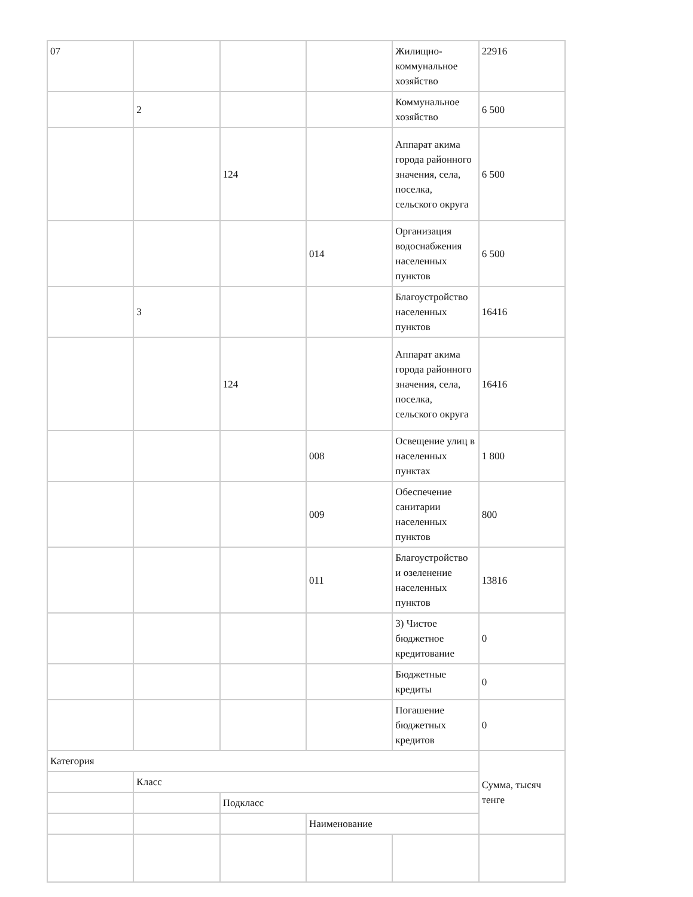| 07 | | | | Жилищно-коммунальное хозяйство | 22916 |
| | 2 | | | Коммунальное хозяйство | 6 500 |
| | | 124 | | Аппарат акима города районного значения, села, поселка, сельского округа | 6 500 |
| | | | 014 | Организация водоснабжения населенных пунктов | 6 500 |
| | 3 | | | Благоустройство населенных пунктов | 16416 |
| | | 124 | | Аппарат акима города районного значения, села, поселка, сельского округа | 16416 |
| | | | 008 | Освещение улиц в населенных пунктах | 1 800 |
| | | | 009 | Обеспечение санитарии населенных пунктов | 800 |
| | | | 011 | Благоустройство и озеленение населенных пунктов | 13816 |
| | | | | 3) Чистое бюджетное кредитование | 0 |
| | | | | Бюджетные кредиты | 0 |
| | | | | Погашение бюджетных кредитов | 0 |
| Категория | | | | | Сумма, тысяч тенге |
| | Класс | | | | |
| | | Подкласс | | | |
| | | | Наименование | | |